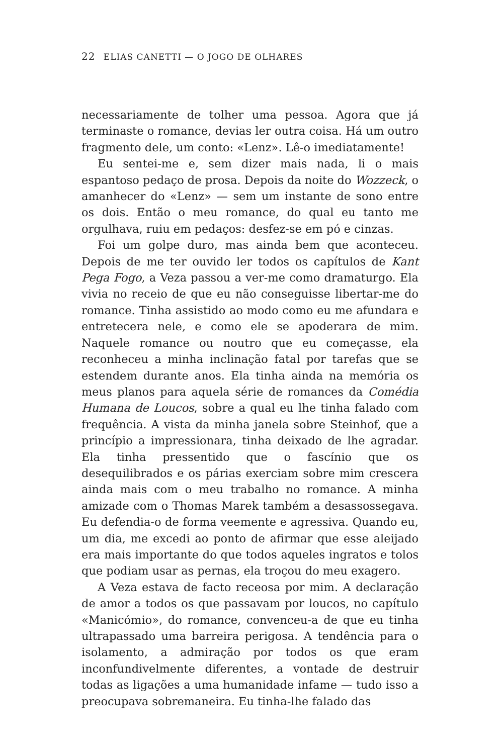22 ELIAS CANETTI — O JOGO DE OLHARES
necessariamente de tolher uma pessoa. Agora que já terminaste o romance, devias ler outra coisa. Há um outro fragmento dele, um conto: «Lenz». Lê-o imediatamente!
Eu sentei-me e, sem dizer mais nada, li o mais espantoso pedaço de prosa. Depois da noite do Wozzeck, o amanhecer do «Lenz» — sem um instante de sono entre os dois. Então o meu romance, do qual eu tanto me orgulhava, ruiu em pedaços: desfez-se em pó e cinzas.
Foi um golpe duro, mas ainda bem que aconteceu. Depois de me ter ouvido ler todos os capítulos de Kant Pega Fogo, a Veza passou a ver-me como dramaturgo. Ela vivia no receio de que eu não conseguisse libertar-me do romance. Tinha assistido ao modo como eu me afundara e entretecera nele, e como ele se apoderara de mim. Naquele romance ou noutro que eu começasse, ela reconheceu a minha inclinação fatal por tarefas que se estendem durante anos. Ela tinha ainda na memória os meus planos para aquela série de romances da Comédia Humana de Loucos, sobre a qual eu lhe tinha falado com frequência. A vista da minha janela sobre Steinhof, que a princípio a impressionara, tinha deixado de lhe agradar. Ela tinha pressentido que o fascínio que os desequilibrados e os párias exerciam sobre mim crescera ainda mais com o meu trabalho no romance. A minha amizade com o Thomas Marek também a desassossegava. Eu defendia-o de forma veemente e agressiva. Quando eu, um dia, me excedi ao ponto de afirmar que esse aleijado era mais importante do que todos aqueles ingratos e tolos que podiam usar as pernas, ela troçou do meu exagero.
A Veza estava de facto receosa por mim. A declaração de amor a todos os que passavam por loucos, no capítulo «Manicómio», do romance, convenceu-a de que eu tinha ultrapassado uma barreira perigosa. A tendência para o isolamento, a admiração por todos os que eram inconfundivelmente diferentes, a vontade de destruir todas as ligações a uma humanidade infame — tudo isso a preocupava sobremaneira. Eu tinha-lhe falado das